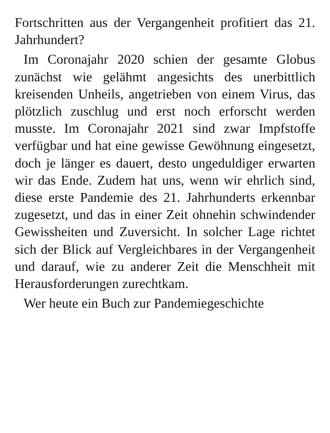Fortschritten aus der Vergangenheit profitiert das 21. Jahrhundert?
Im Coronajahr 2020 schien der gesamte Globus zunächst wie gelähmt angesichts des unerbittlich kreisenden Unheils, angetrieben von einem Virus, das plötzlich zuschlug und erst noch erforscht werden musste. Im Coronajahr 2021 sind zwar Impfstoffe verfügbar und hat eine gewisse Gewöhnung eingesetzt, doch je länger es dauert, desto ungeduldiger erwarten wir das Ende. Zudem hat uns, wenn wir ehrlich sind, diese erste Pandemie des 21. Jahrhunderts erkennbar zugesetzt, und das in einer Zeit ohnehin schwindender Gewissheiten und Zuversicht. In solcher Lage richtet sich der Blick auf Vergleichbares in der Vergangenheit und darauf, wie zu anderer Zeit die Menschheit mit Herausforderungen zurechtkam.
Wer heute ein Buch zur Pandemiegeschichte